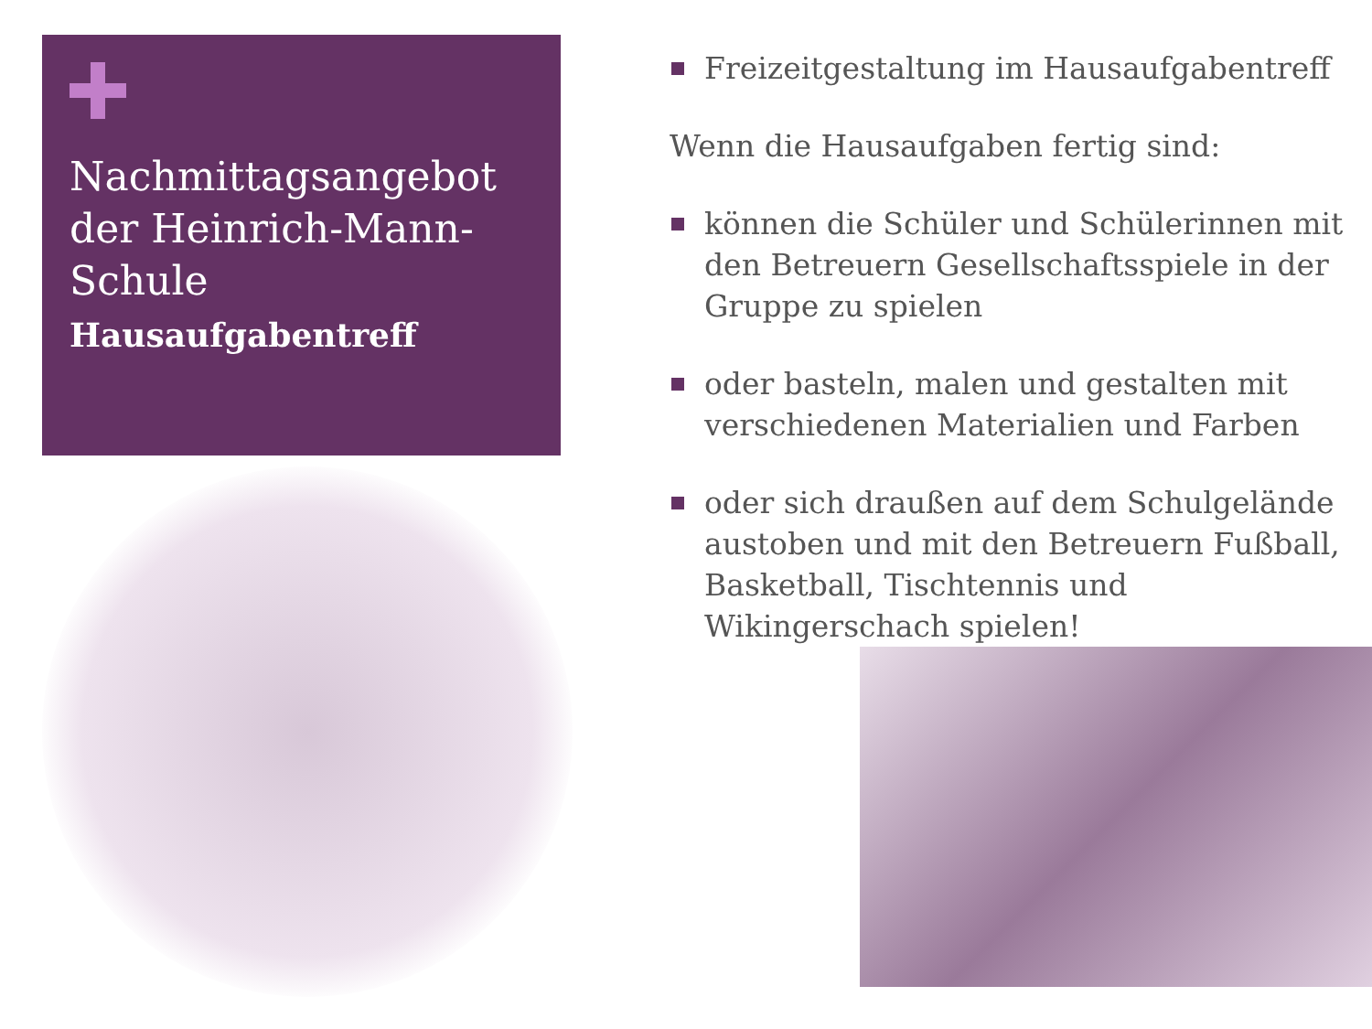Nachmittagsangebot der Heinrich-Mann-Schule
Hausaufgabentreff
Freizeitgestaltung im Hausaufgabentreff
Wenn die Hausaufgaben fertig sind:
können die Schüler und Schülerinnen mit den Betreuern Gesellschaftsspiele in der Gruppe zu spielen
oder basteln, malen und gestalten mit verschiedenen Materialien und Farben
oder sich draußen auf dem Schulgelände austoben und mit den Betreuern Fußball, Basketball, Tischtennis und Wikingerschach spielen!